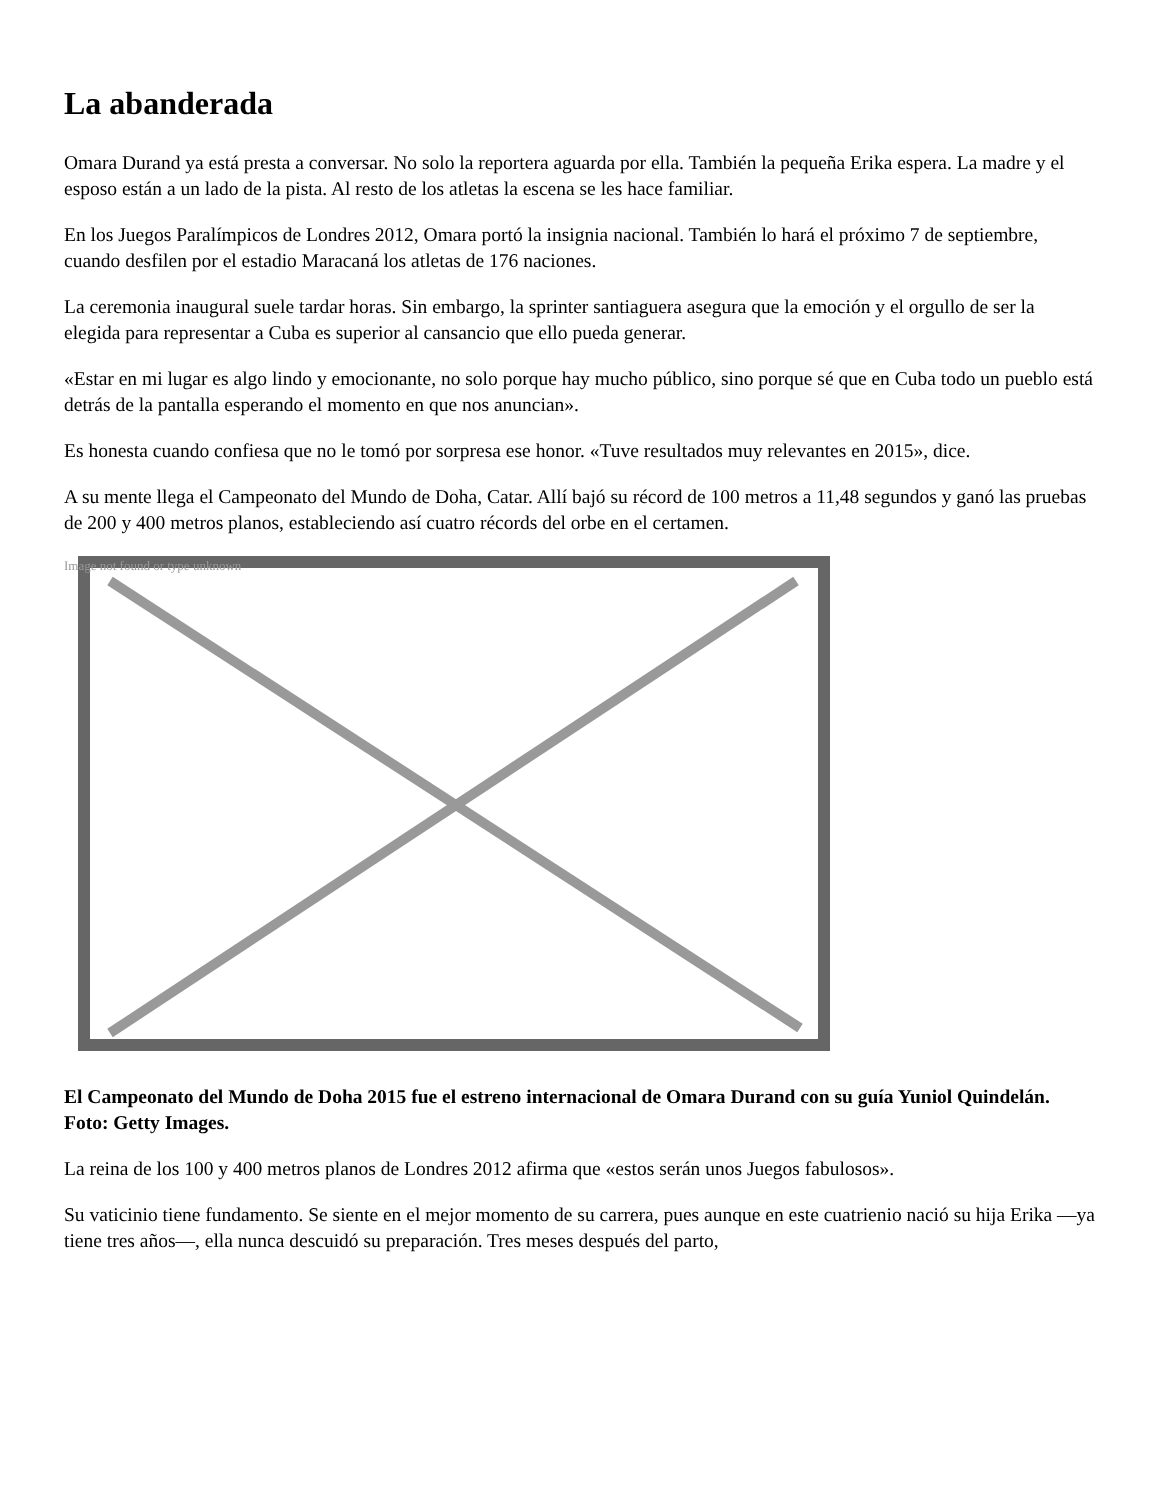La abanderada
Omara Durand ya está presta a conversar. No solo la reportera aguarda por ella. También la pequeña Erika espera. La madre y el esposo están a un lado de la pista. Al resto de los atletas la escena se les hace familiar.
En los Juegos Paralímpicos de Londres 2012, Omara portó la insignia nacional. También lo hará el próximo 7 de septiembre, cuando desfilen por el estadio Maracaná los atletas de 176 naciones.
La ceremonia inaugural suele tardar horas. Sin embargo, la sprinter santiaguera asegura que la emoción y el orgullo de ser la elegida para representar a Cuba es superior al cansancio que ello pueda generar.
«Estar en mi lugar es algo lindo y emocionante, no solo porque hay mucho público, sino porque sé que en Cuba todo un pueblo está detrás de la pantalla esperando el momento en que nos anuncian».
Es honesta cuando confiesa que no le tomó por sorpresa ese honor. «Tuve resultados muy relevantes en 2015», dice.
A su mente llega el Campeonato del Mundo de Doha, Catar. Allí bajó su récord de 100 metros a 11,48 segundos y ganó las pruebas de 200 y 400 metros planos, estableciendo así cuatro récords del orbe en el certamen.
Image not found or type unknown
El Campeonato del Mundo de Doha 2015 fue el estreno internacional de Omara Durand con su guía Yuniol Quindelán. Foto: Getty Images.
La reina de los 100 y 400 metros planos de Londres 2012 afirma que «estos serán unos Juegos fabulosos».
Su vaticinio tiene fundamento. Se siente en el mejor momento de su carrera, pues aunque en este cuatrienio nació su hija Erika —ya tiene tres años—, ella nunca descuidó su preparación. Tres meses después del parto,